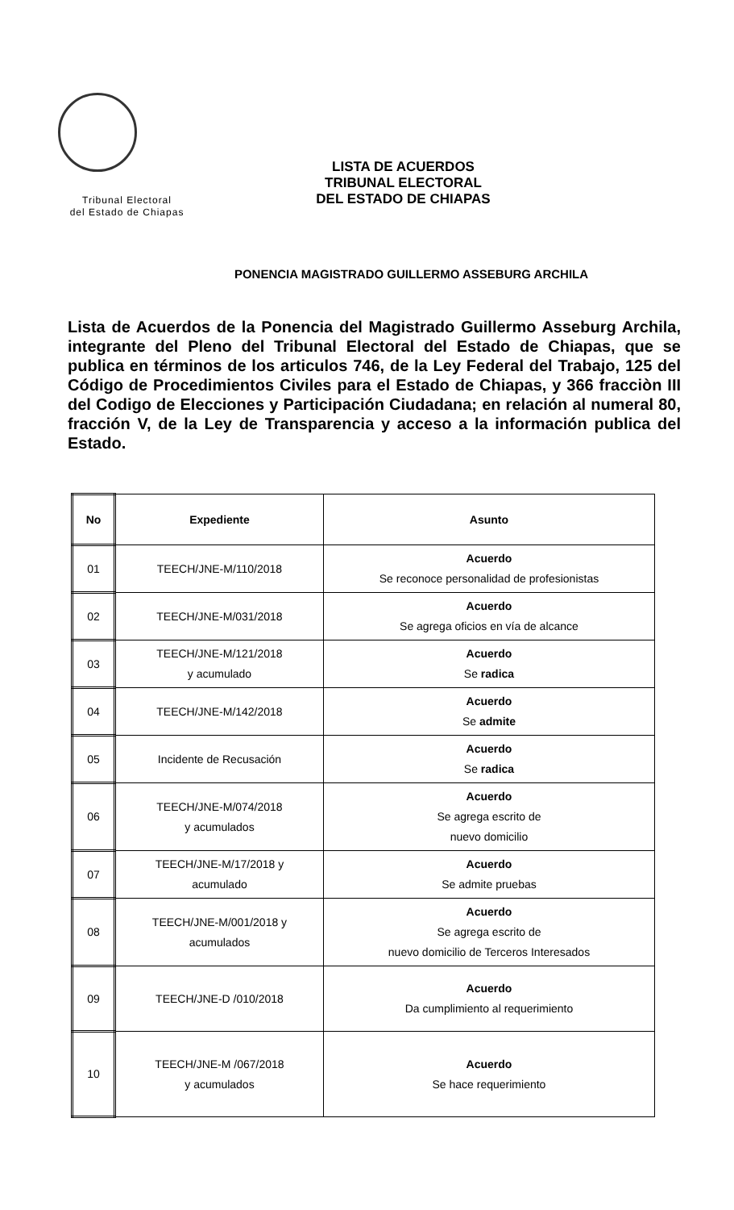Tribunal Electoral
del Estado de Chiapas
LISTA DE ACUERDOS
TRIBUNAL ELECTORAL
DEL ESTADO DE CHIAPAS
PONENCIA MAGISTRADO GUILLERMO ASSEBURG ARCHILA
Lista de Acuerdos de la Ponencia del Magistrado Guillermo Asseburg Archila, integrante del Pleno del Tribunal Electoral del Estado de Chiapas, que se publica en términos de los articulos 746, de la Ley Federal del Trabajo, 125 del Código de Procedimientos Civiles para el Estado de Chiapas, y 366 fracciòn III del Codigo de Elecciones y Participación Ciudadana; en relación al numeral 80, fracción V, de la Ley de Transparencia y acceso a la información publica del Estado.
| No | Expediente | Asunto |
| --- | --- | --- |
| 01 | TEECH/JNE-M/110/2018 | Acuerdo Se reconoce personalidad de profesionistas |
| 02 | TEECH/JNE-M/031/2018 | Acuerdo Se agrega oficios en vía de alcance |
| 03 | TEECH/JNE-M/121/2018 y acumulado | Acuerdo Se radica |
| 04 | TEECH/JNE-M/142/2018 | Acuerdo Se admite |
| 05 | Incidente de Recusación | Acuerdo Se radica |
| 06 | TEECH/JNE-M/074/2018 y acumulados | Acuerdo Se agrega escrito de nuevo domicilio |
| 07 | TEECH/JNE-M/17/2018 y acumulado | Acuerdo Se admite pruebas |
| 08 | TEECH/JNE-M/001/2018 y acumulados | Acuerdo Se agrega escrito de nuevo domicilio de Terceros Interesados |
| 09 | TEECH/JNE-D /010/2018 | Acuerdo Da cumplimiento al requerimiento |
| 10 | TEECH/JNE-M /067/2018 y acumulados | Acuerdo Se hace requerimiento |